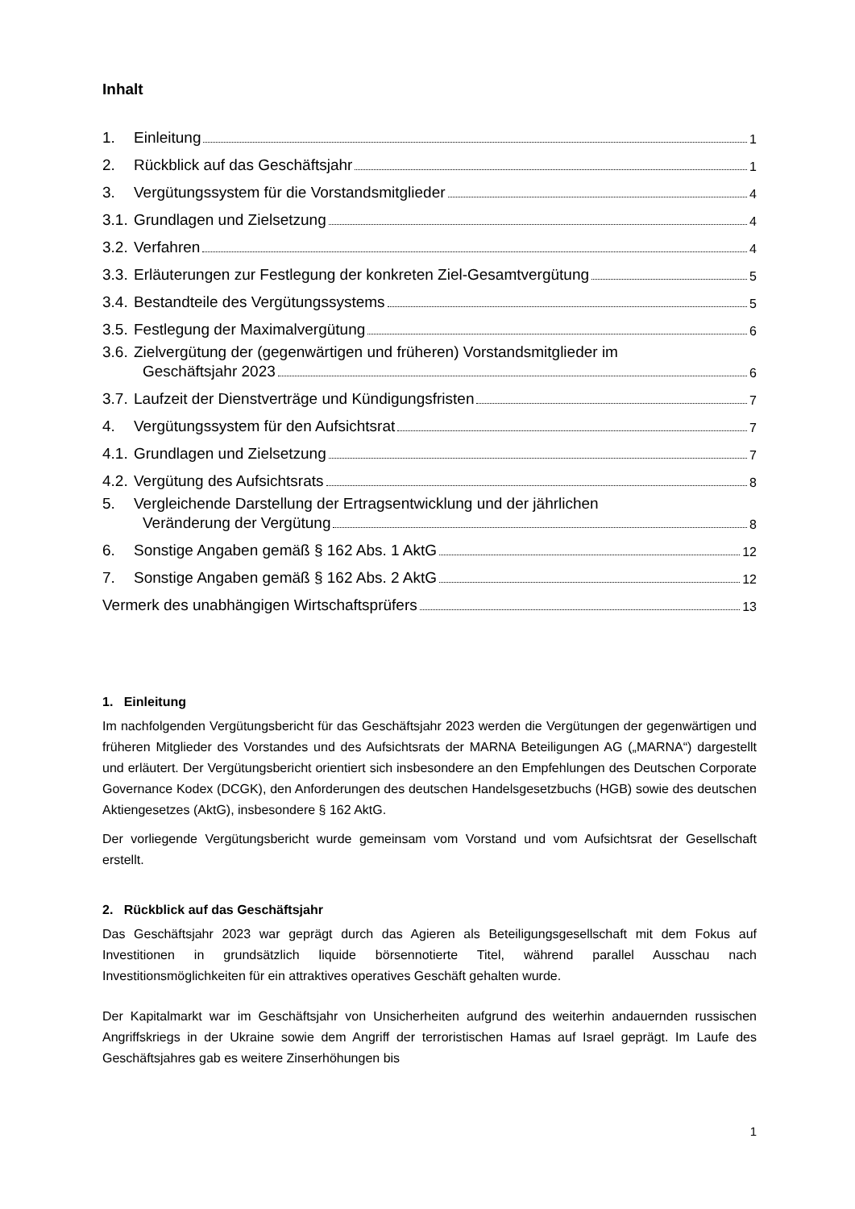Inhalt
1. Einleitung 1
2. Rückblick auf das Geschäftsjahr 1
3. Vergütungssystem für die Vorstandsmitglieder 4
3.1. Grundlagen und Zielsetzung 4
3.2. Verfahren 4
3.3. Erläuterungen zur Festlegung der konkreten Ziel-Gesamtvergütung 5
3.4. Bestandteile des Vergütungssystems 5
3.5. Festlegung der Maximalvergütung 6
3.6. Zielvergütung der (gegenwärtigen und früheren) Vorstandsmitglieder im
Geschäftsjahr 2023 6
3.7. Laufzeit der Dienstverträge und Kündigungsfristen 7
4. Vergütungssystem für den Aufsichtsrat 7
4.1. Grundlagen und Zielsetzung 7
4.2. Vergütung des Aufsichtsrats 8
5. Vergleichende Darstellung der Ertragsentwicklung und der jährlichen
Veränderung der Vergütung 8
6. Sonstige Angaben gemäß § 162 Abs. 1 AktG 12
7. Sonstige Angaben gemäß § 162 Abs. 2 AktG 12
Vermerk des unabhängigen Wirtschaftsprüfers 13
1. Einleitung
Im nachfolgenden Vergütungsbericht für das Geschäftsjahr 2023 werden die Vergütungen der gegenwärtigen und früheren Mitglieder des Vorstandes und des Aufsichtsrats der MARNA Beteiligungen AG („MARNA“) dargestellt und erläutert. Der Vergütungsbericht orientiert sich insbesondere an den Empfehlungen des Deutschen Corporate Governance Kodex (DCGK), den Anforderungen des deutschen Handelsgesetzbuchs (HGB) sowie des deutschen Aktiengesetzes (AktG), insbesondere § 162 AktG.
Der vorliegende Vergütungsbericht wurde gemeinsam vom Vorstand und vom Aufsichtsrat der Gesellschaft erstellt.
2. Rückblick auf das Geschäftsjahr
Das Geschäftsjahr 2023 war geprägt durch das Agieren als Beteiligungsgesellschaft mit dem Fokus auf Investitionen in grundsätzlich liquide börsennotierte Titel, während parallel Ausschau nach Investitionsmöglichkeiten für ein attraktives operatives Geschäft gehalten wurde.
Der Kapitalmarkt war im Geschäftsjahr von Unsicherheiten aufgrund des weiterhin andauernden russischen Angriffskriegs in der Ukraine sowie dem Angriff der terroristischen Hamas auf Israel geprägt. Im Laufe des Geschäftsjahres gab es weitere Zinserhöhungen bis
1